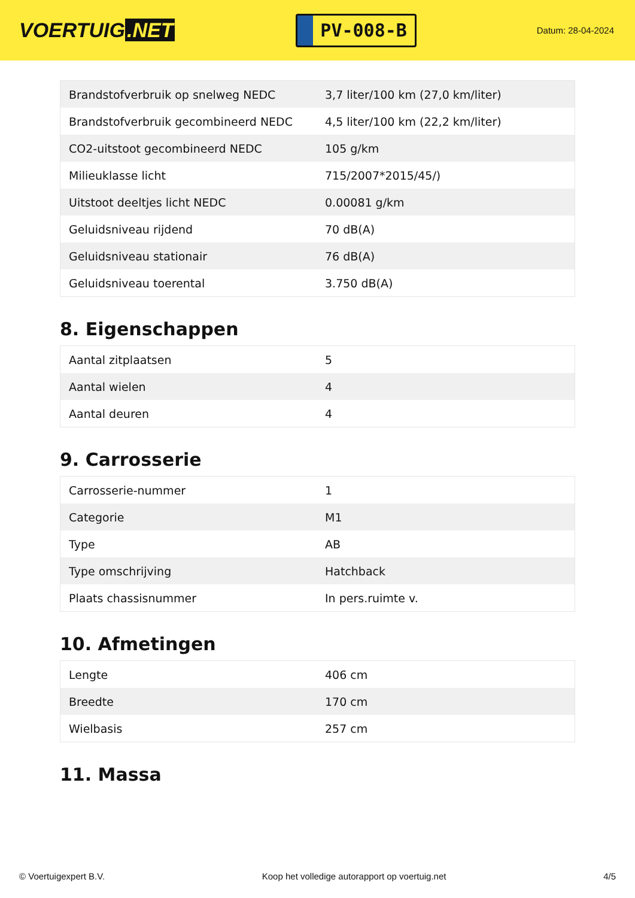VOERTUIG.NET
PV-008-B
Datum: 28-04-2024
| Brandstofverbruik op snelweg NEDC | 3,7 liter/100 km (27,0 km/liter) |
| Brandstofverbruik gecombineerd NEDC | 4,5 liter/100 km (22,2 km/liter) |
| CO2-uitstoot gecombineerd NEDC | 105 g/km |
| Milieuklasse licht | 715/2007*2015/45/) |
| Uitstoot deeltjes licht NEDC | 0.00081 g/km |
| Geluidsniveau rijdend | 70 dB(A) |
| Geluidsniveau stationair | 76 dB(A) |
| Geluidsniveau toerental | 3.750 dB(A) |
8. Eigenschappen
| Aantal zitplaatsen | 5 |
| Aantal wielen | 4 |
| Aantal deuren | 4 |
9. Carrosserie
| Carrosserie-nummer | 1 |
| Categorie | M1 |
| Type | AB |
| Type omschrijving | Hatchback |
| Plaats chassisnummer | In pers.ruimte v. |
10. Afmetingen
| Lengte | 406 cm |
| Breedte | 170 cm |
| Wielbasis | 257 cm |
11. Massa
© Voertuigexpert B.V. Koop het volledige autorapport op voertuig.net 4/5